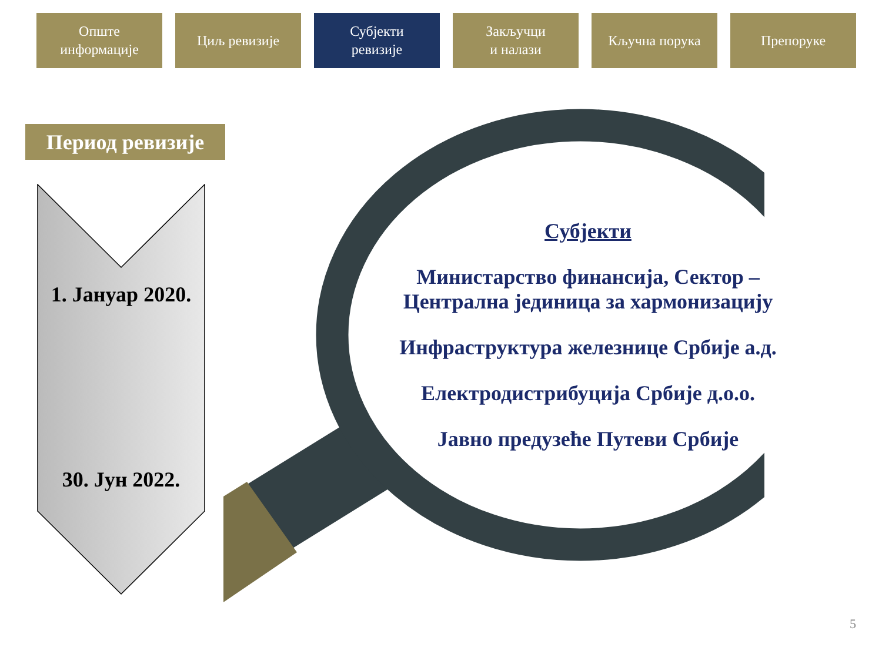Опште
информације
Циљ ревизије Субјекти
ревизије
Закључци
и налази
Кључна порука Препоруке
Период ревизије
1. Јануар 2020.
30. Јун 2022.
Субјекти
Министарство финансија, Сектор – Централна јединица за хармонизацију
Инфраструктура железнице Србије а.д.
Електродистрибуција Србије д.о.о.
Јавно предузеће Путеви Србије
5